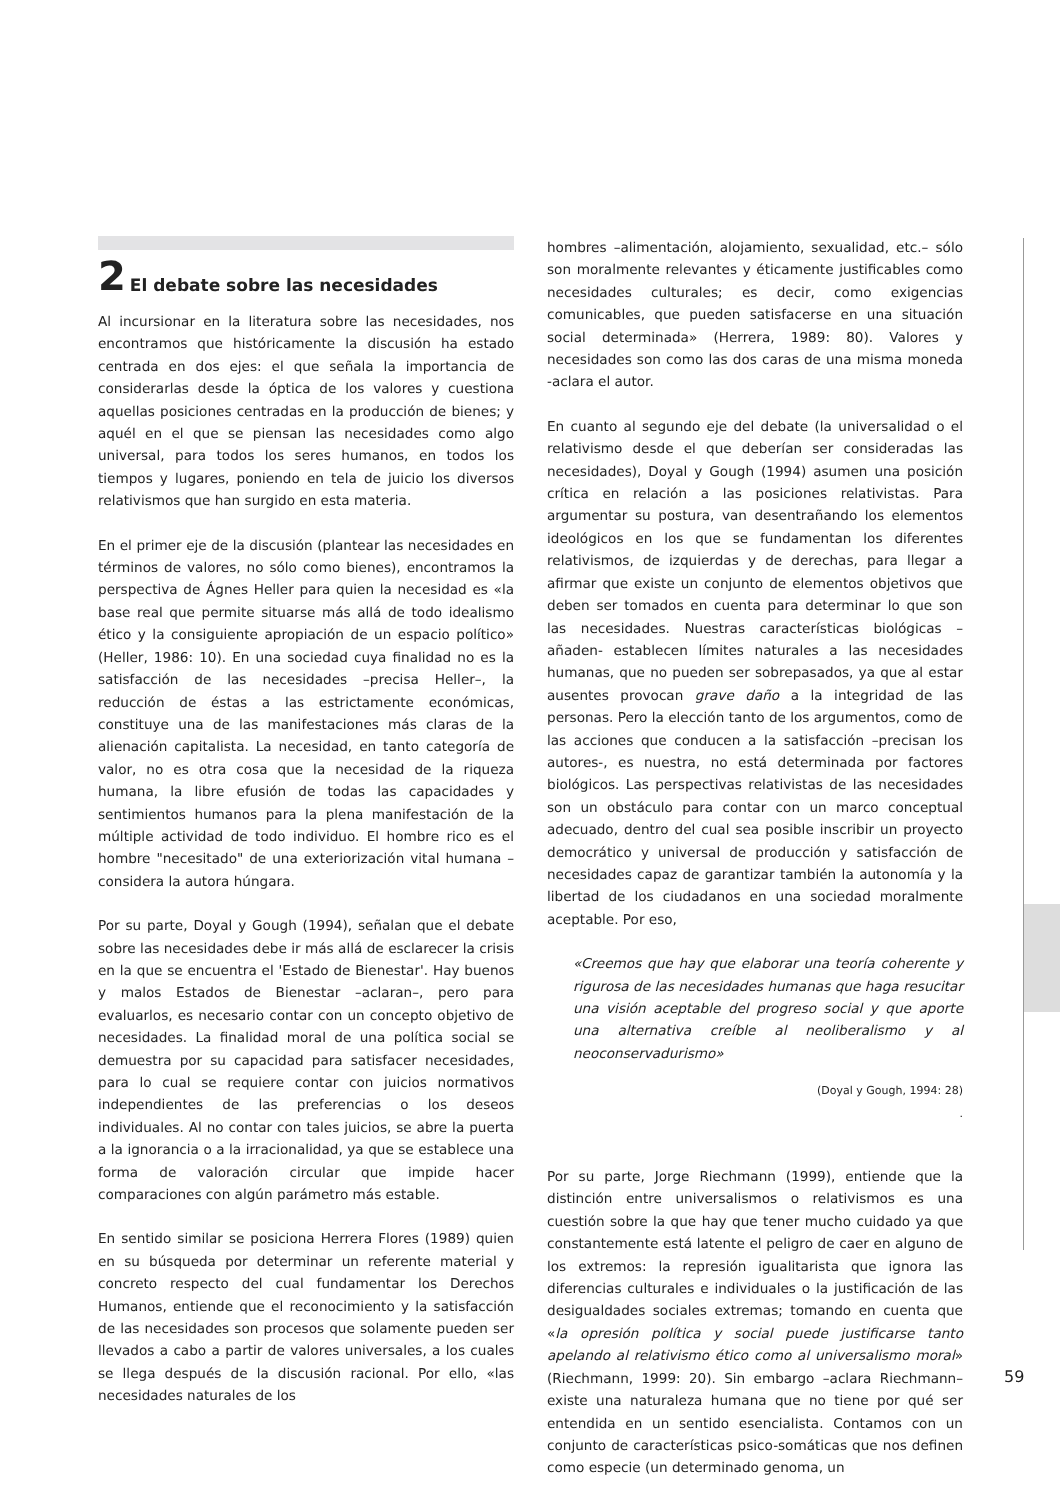2 El debate sobre las necesidades
Al incursionar en la literatura sobre las necesidades, nos encontramos que históricamente la discusión ha estado centrada en dos ejes: el que señala la importancia de considerarlas desde la óptica de los valores y cuestiona aquellas posiciones centradas en la producción de bienes; y aquél en el que se piensan las necesidades como algo universal, para todos los seres humanos, en todos los tiempos y lugares, poniendo en tela de juicio los diversos relativismos que han surgido en esta materia.
En el primer eje de la discusión (plantear las necesidades en términos de valores, no sólo como bienes), encontramos la perspectiva de Ágnes Heller para quien la necesidad es «la base real que permite situarse más allá de todo idealismo ético y la consiguiente apropiación de un espacio político» (Heller, 1986: 10). En una sociedad cuya finalidad no es la satisfacción de las necesidades –precisa Heller–, la reducción de éstas a las estrictamente económicas, constituye una de las manifestaciones más claras de la alienación capitalista. La necesidad, en tanto categoría de valor, no es otra cosa que la necesidad de la riqueza humana, la libre efusión de todas las capacidades y sentimientos humanos para la plena manifestación de la múltiple actividad de todo individuo. El hombre rico es el hombre "necesitado" de una exteriorización vital humana –considera la autora húngara.
Por su parte, Doyal y Gough (1994), señalan que el debate sobre las necesidades debe ir más allá de esclarecer la crisis en la que se encuentra el 'Estado de Bienestar'. Hay buenos y malos Estados de Bienestar –aclaran–, pero para evaluarlos, es necesario contar con un concepto objetivo de necesidades. La finalidad moral de una política social se demuestra por su capacidad para satisfacer necesidades, para lo cual se requiere contar con juicios normativos independientes de las preferencias o los deseos individuales. Al no contar con tales juicios, se abre la puerta a la ignorancia o a la irracionalidad, ya que se establece una forma de valoración circular que impide hacer comparaciones con algún parámetro más estable.
En sentido similar se posiciona Herrera Flores (1989) quien en su búsqueda por determinar un referente material y concreto respecto del cual fundamentar los Derechos Humanos, entiende que el reconocimiento y la satisfacción de las necesidades son procesos que solamente pueden ser llevados a cabo a partir de valores universales, a los cuales se llega después de la discusión racional. Por ello, «las necesidades naturales de los
hombres –alimentación, alojamiento, sexualidad, etc.– sólo son moralmente relevantes y éticamente justificables como necesidades culturales; es decir, como exigencias comunicables, que pueden satisfacerse en una situación social determinada» (Herrera, 1989: 80). Valores y necesidades son como las dos caras de una misma moneda -aclara el autor.
En cuanto al segundo eje del debate (la universalidad o el relativismo desde el que deberían ser consideradas las necesidades), Doyal y Gough (1994) asumen una posición crítica en relación a las posiciones relativistas. Para argumentar su postura, van desentrañando los elementos ideológicos en los que se fundamentan los diferentes relativismos, de izquierdas y de derechas, para llegar a afirmar que existe un conjunto de elementos objetivos que deben ser tomados en cuenta para determinar lo que son las necesidades. Nuestras características biológicas –añaden- establecen límites naturales a las necesidades humanas, que no pueden ser sobrepasados, ya que al estar ausentes provocan grave daño a la integridad de las personas. Pero la elección tanto de los argumentos, como de las acciones que conducen a la satisfacción –precisan los autores-, es nuestra, no está determinada por factores biológicos. Las perspectivas relativistas de las necesidades son un obstáculo para contar con un marco conceptual adecuado, dentro del cual sea posible inscribir un proyecto democrático y universal de producción y satisfacción de necesidades capaz de garantizar también la autonomía y la libertad de los ciudadanos en una sociedad moralmente aceptable. Por eso,
«Creemos que hay que elaborar una teoría coherente y rigurosa de las necesidades humanas que haga resucitar una visión aceptable del progreso social y que aporte una alternativa creíble al neoliberalismo y al neoconservadurismo»
(Doyal y Gough, 1994: 28)
.
Por su parte, Jorge Riechmann (1999), entiende que la distinción entre universalismos o relativismos es una cuestión sobre la que hay que tener mucho cuidado ya que constantemente está latente el peligro de caer en alguno de los extremos: la represión igualitarista que ignora las diferencias culturales e individuales o la justificación de las desigualdades sociales extremas; tomando en cuenta que «la opresión política y social puede justificarse tanto apelando al relativismo ético como al universalismo moral» (Riechmann, 1999: 20). Sin embargo –aclara Riechmann– existe una naturaleza humana que no tiene por qué ser entendida en un sentido esencialista. Contamos con un conjunto de características psico-somáticas que nos definen como especie (un determinado genoma, un
59